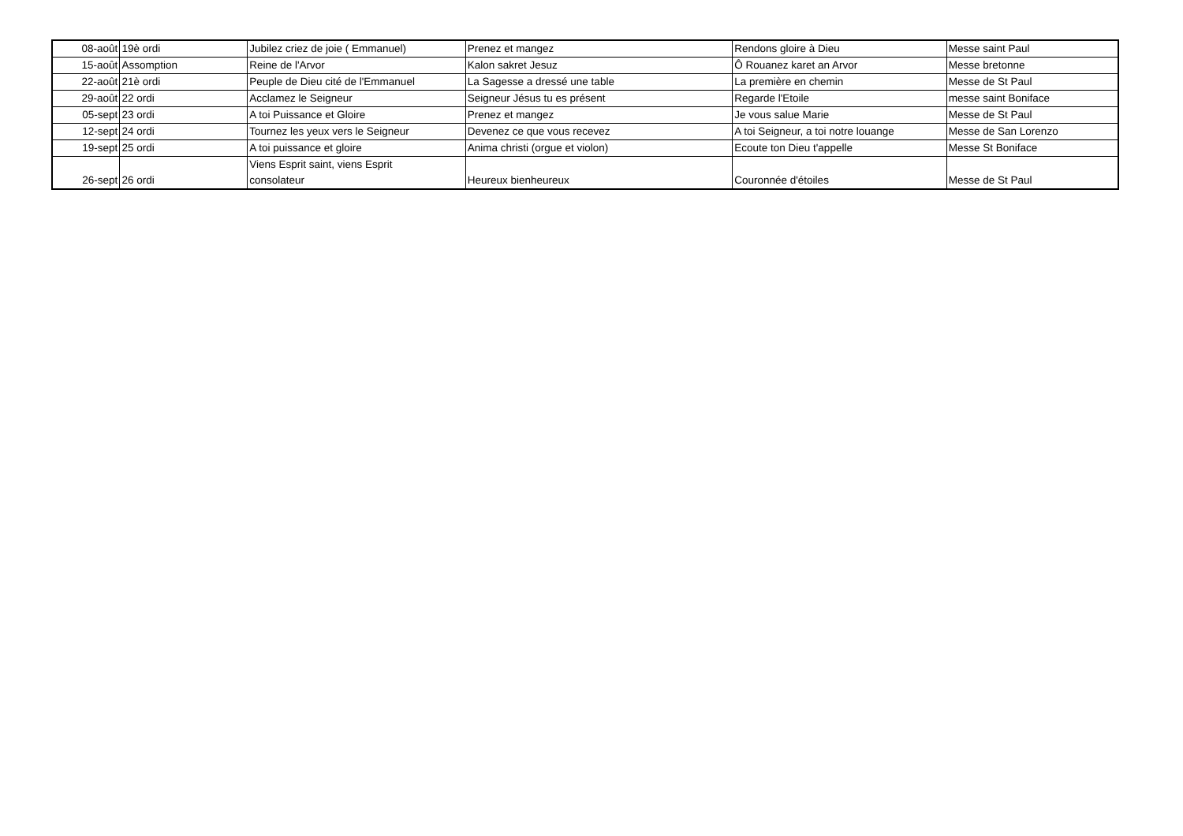| 08-août | 19è ordi | Jubilez criez de joie ( Emmanuel) | Prenez et mangez | Rendons gloire à Dieu | Messe saint Paul |
| 15-août | Assomption | Reine de l'Arvor | Kalon sakret Jesuz | Ô Rouanez karet an Arvor | Messe bretonne |
| 22-août | 21è ordi | Peuple de Dieu cité de l'Emmanuel | La Sagesse a dressé une table | La première en chemin | Messe de St Paul |
| 29-août | 22 ordi | Acclamez le Seigneur | Seigneur Jésus tu es présent | Regarde l'Etoile | messe saint Boniface |
| 05-sept | 23 ordi | A toi Puissance et Gloire | Prenez et mangez | Je vous salue Marie | Messe de St Paul |
| 12-sept | 24 ordi | Tournez les yeux vers le Seigneur | Devenez ce que vous recevez | A toi Seigneur, a toi notre louange | Messe de San Lorenzo |
| 19-sept | 25 ordi | A toi puissance et gloire | Anima christi (orgue et violon) | Ecoute ton Dieu t'appelle | Messe St Boniface |
| 26-sept | 26 ordi | Viens Esprit saint, viens Esprit consolateur | Heureux bienheureux | Couronnée d'étoiles | Messe de St Paul |